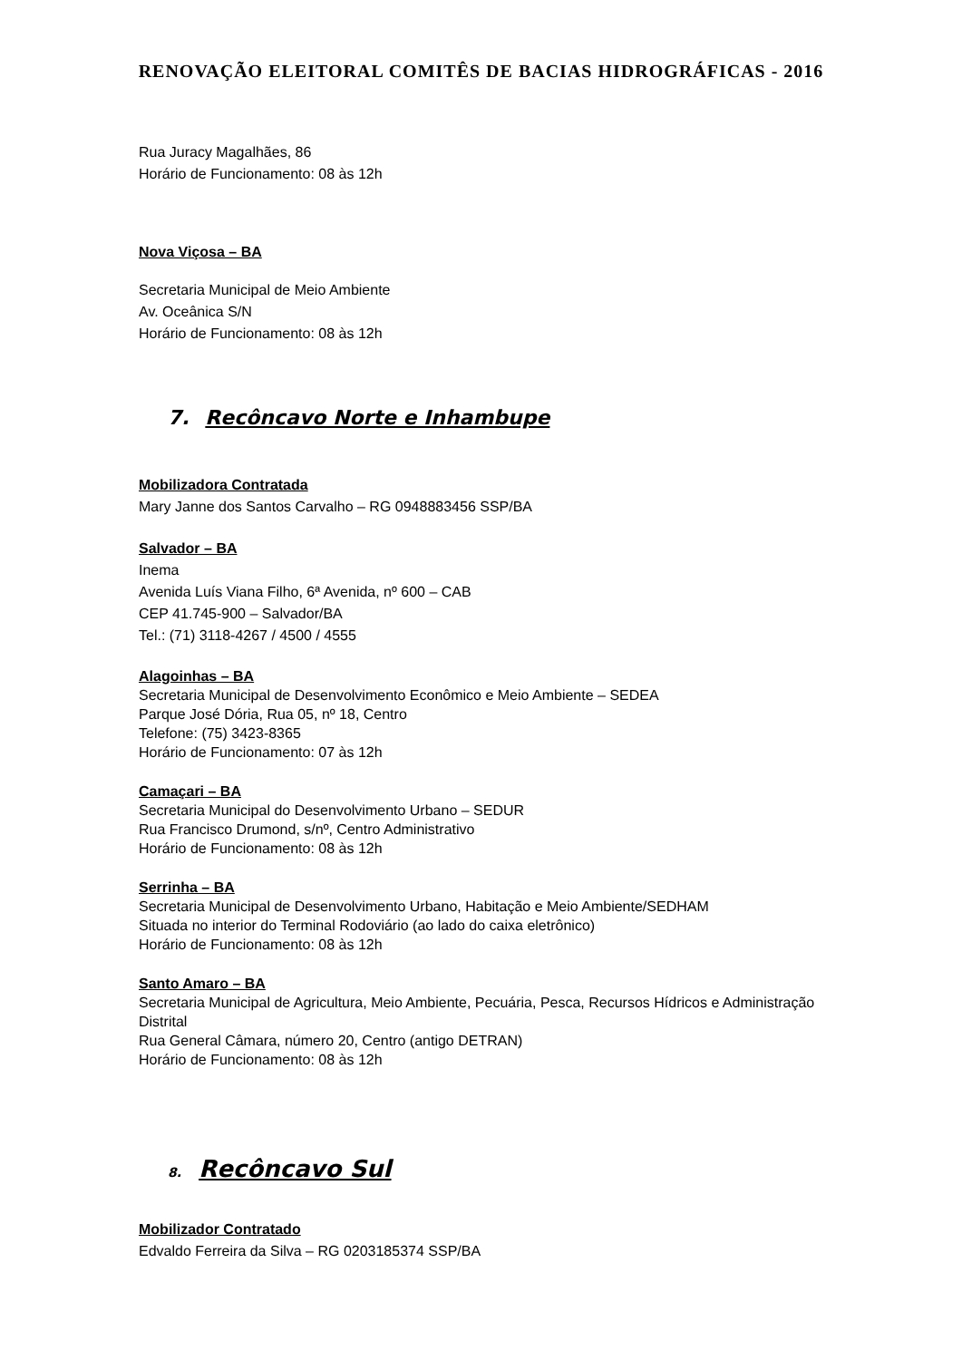RENOVAÇÃO ELEITORAL COMITÊS DE BACIAS HIDROGRÁFICAS - 2016
Rua Juracy Magalhães, 86
Horário de Funcionamento: 08 às 12h
Nova Viçosa – BA
Secretaria Municipal de Meio Ambiente
Av. Oceânica S/N
Horário de Funcionamento: 08 às 12h
7. Recôncavo Norte e Inhambupe
Mobilizadora Contratada
Mary Janne dos Santos Carvalho – RG 0948883456 SSP/BA
Salvador – BA
Inema
Avenida Luís Viana Filho, 6ª Avenida, nº 600 – CAB
CEP 41.745-900 – Salvador/BA
Tel.: (71) 3118-4267 / 4500 / 4555
Alagoinhas – BA
Secretaria Municipal de Desenvolvimento Econômico e Meio Ambiente – SEDEA
Parque José Dória, Rua 05, nº 18, Centro
Telefone: (75) 3423-8365
Horário de Funcionamento: 07 às 12h
Camaçari – BA
Secretaria Municipal do Desenvolvimento Urbano – SEDUR
Rua Francisco Drumond, s/nº, Centro Administrativo
Horário de Funcionamento: 08 às 12h
Serrinha – BA
Secretaria Municipal de Desenvolvimento Urbano, Habitação e Meio Ambiente/SEDHAM
Situada no interior do Terminal Rodoviário (ao lado do caixa eletrônico)
Horário de Funcionamento: 08 às 12h
Santo Amaro – BA
Secretaria Municipal de Agricultura, Meio Ambiente, Pecuária, Pesca, Recursos Hídricos e Administração Distrital
Rua General Câmara, número 20, Centro (antigo DETRAN)
Horário de Funcionamento: 08 às 12h
8. Recôncavo Sul
Mobilizador Contratado
Edvaldo Ferreira da Silva – RG 0203185374 SSP/BA